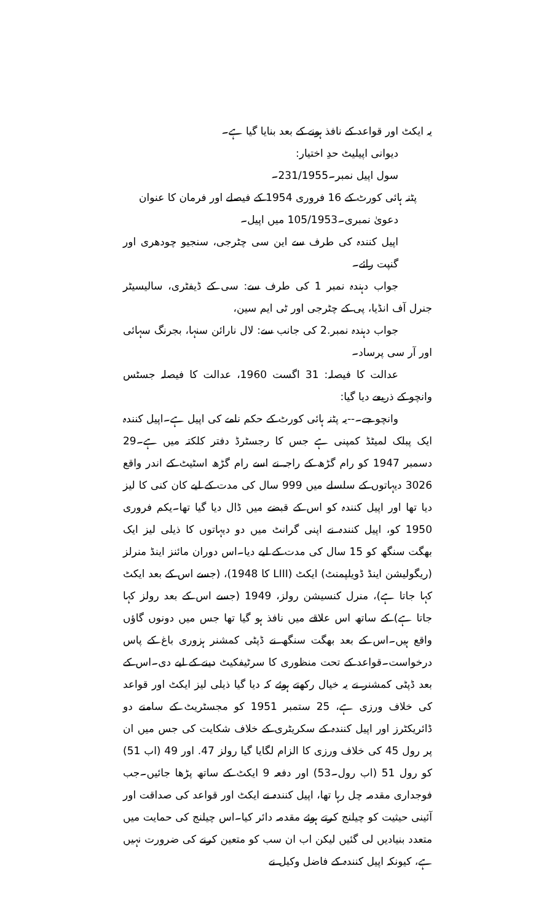یہ ایکٹ اور قواعد کے نافذ ہونے کے بعد بنایا گیا ہے۔
دیوانی اپیلیٹ حدِ اختیار:
سول اپیل نمبر۔231/1955۔
پٹنہ ہائی کورٹ کے 16 فروری 1954 کے فیصلے اور فرمان کا عنوان
دعویٰ نمبری۔105/1953 میں اپیل۔
اپیل کنندہ کی طرف سے این سی چٹرجی، سنجیو چودھری اور گنپت رائے۔
جواب دہندہ نمبر 1 کی طرف سے: سی کے ڈیفٹری، سالیسیٹر جنرل آف انڈیا، پی کے چٹرجی اور ٹی ایم سین،
جواب دہندہ نمبر.2 کی جانب سے: لال نارائن سنہا، بجرنگ سہائی اور آر سی پرساد۔
عدالت کا فیصلہ: 31 اگست 1960، عدالت کا فیصلہ جسٹس وانچو کے ذریعے دیا گیا:
وانچو جے۔--یہ پٹنہ ہائی کورٹ کے حکم نامے کی اپیل ہے۔اپیل کنندہ ایک پبلک لمیٹڈ کمپنی ہے جس کا رجسٹرڈ دفتر کلکتہ میں ہے۔29 دسمبر 1947 کو رام گڑھ کے راجہ نے اسے رام گڑھ اسٹیٹ کے اندر واقع 3026 دیہاتوں کے سلسلے میں 999 سال کی مدت کے لیے کان کنی کا لیز دیا تھا اور اپیل کنندہ کو اس کے قبضے میں ڈال دیا گیا تھا۔یکم فروری 1950 کو، اپیل کنندہ نے اپنی گرانٹ میں دو دیہاتوں کا ذیلی لیز ایک بھگت سنگھ کو 15 سال کی مدت کے لیے دیا۔اس دوران مائنز اینڈ منرلز (ریگولیشن اینڈ ڈویلپمنٹ) ایکٹ (LIII کا 1948)، (جسے اس کے بعد ایکٹ کہا جاتا ہے)، منرل کنسیشن رولز، 1949 (جسے اس کے بعد رولز کہا جاتا ہے) کے ساتھ اس علاقے میں نافذ ہو گیا تھا جس میں دونوں گاؤں واقع ہیں۔اس کے بعد بھگت سنگھ نے ڈپٹی کمشنر ہزوری باغ کے پاس درخواست۔قواعد کے تحت منظوری کا سرٹیفکیٹ دینے کے لیے دی۔اس کے بعد ڈپٹی کمشنر نے یہ خیال رکھتے ہوئے کہ دیا گیا ذیلی لیز ایکٹ اور قواعد کی خلاف ورزی ہے، 25 ستمبر 1951 کو مجسٹریٹ کے سامنے دو ڈائریکٹرز اور اپیل کنندہ کے سکریٹری کے خلاف شکایت کی جس میں ان پر رول 45 کی خلاف ورزی کا الزام لگایا گیا رولز 47. اور 49 (اب 51) کو رول 51 (اب رول۔53) اور دفعہ 9 ایکٹ کے ساتھ پڑھا جائیں۔جب فوجداری مقدمہ چل رہا تھا، اپیل کنندہ نے ایکٹ اور قواعد کی صداقت اور آئینی حیثیت کو چیلنج کرتے ہوئے مقدمہ دائر کیا۔اس چیلنج کی حمایت میں متعدد بنیادیں لی گئیں لیکن اب ان سب کو متعین کرنے کی ضرورت نہیں ہے، کیونکہ اپیل کنندہ کے فاضل وکیل نے